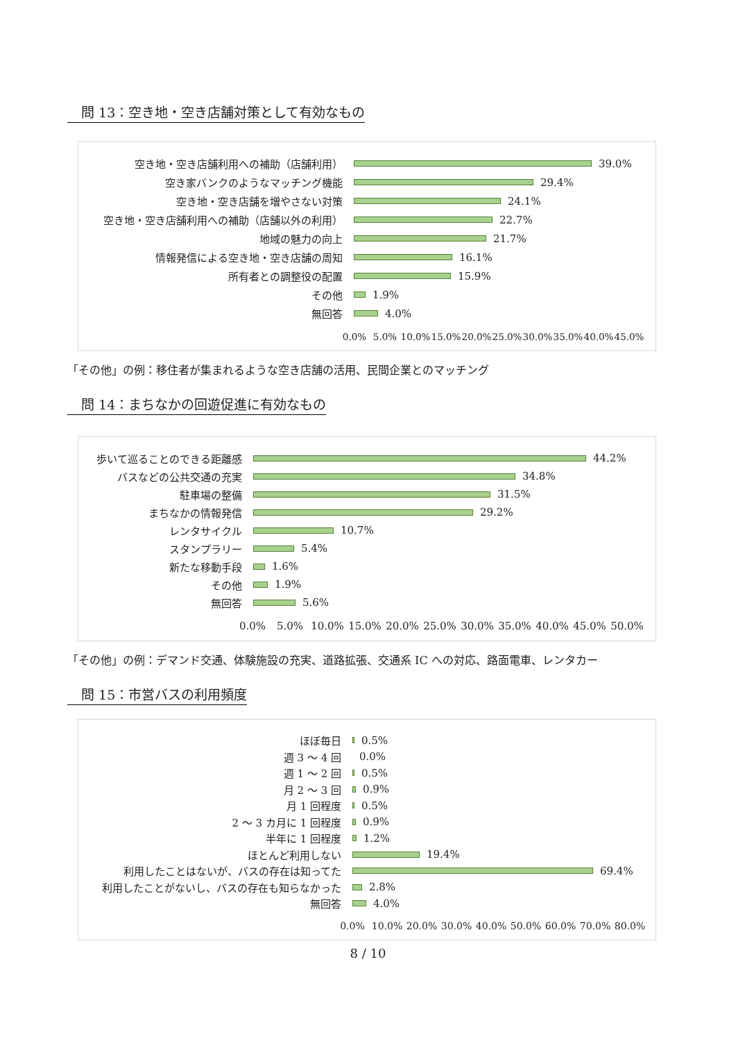問 13：空き地・空き店舗対策として有効なもの
空き地・空き店舗利用への補助（店舗利用）
39.0%
空き家バンクのようなマッチング機能
29.4%
空き地・空き店舗を増やさない対策
24.1%
空き地・空き店舗利用への補助（店舗以外の利用）
22.7%
地域の魅力の向上
21.7%
情報発信による空き地・空き店舗の周知
16.1%
所有者との調整役の配置
15.9%
その他
1.9%
無回答
4.0%
0.0% 5.0% 10.0% 15.0% 20.0% 25.0% 30.0% 35.0% 40.0% 45.0%
「その他」の例：移住者が集まれるような空き店舗の活用、民間企業とのマッチング
問 14：まちなかの回遊促進に有効なもの
歩いて巡ることのできる距離感
44.2%
バスなどの公共交通の充実
34.8%
駐車場の整備
31.5%
まちなかの情報発信
29.2%
レンタサイクル
10.7%
スタンプラリー
5.4%
新たな移動手段
1.6%
その他
1.9%
無回答
5.6%
0.0% 5.0% 10.0% 15.0% 20.0% 25.0% 30.0% 35.0% 40.0% 45.0% 50.0%
「その他」の例：デマンド交通、体験施設の充実、道路拡張、交通系 IC への対応、路面電車、レンタカー
問 15：市営バスの利用頻度
ほぼ毎日
0.5%
週 3 ～ 4 回
0.0%
週 1 ～ 2 回
0.5%
月 2 ～ 3 回
0.9%
月 1 回程度
0.5%
2 ～ 3 カ月に 1 回程度
0.9%
半年に 1 回程度
1.2%
ほとんど利用しない
19.4%
利用したことはないが、バスの存在は知ってた
69.4%
利用したことがないし、バスの存在も知らなかった
2.8%
無回答
4.0%
0.0% 10.0% 20.0% 30.0% 40.0% 50.0% 60.0% 70.0% 80.0%
8 / 10